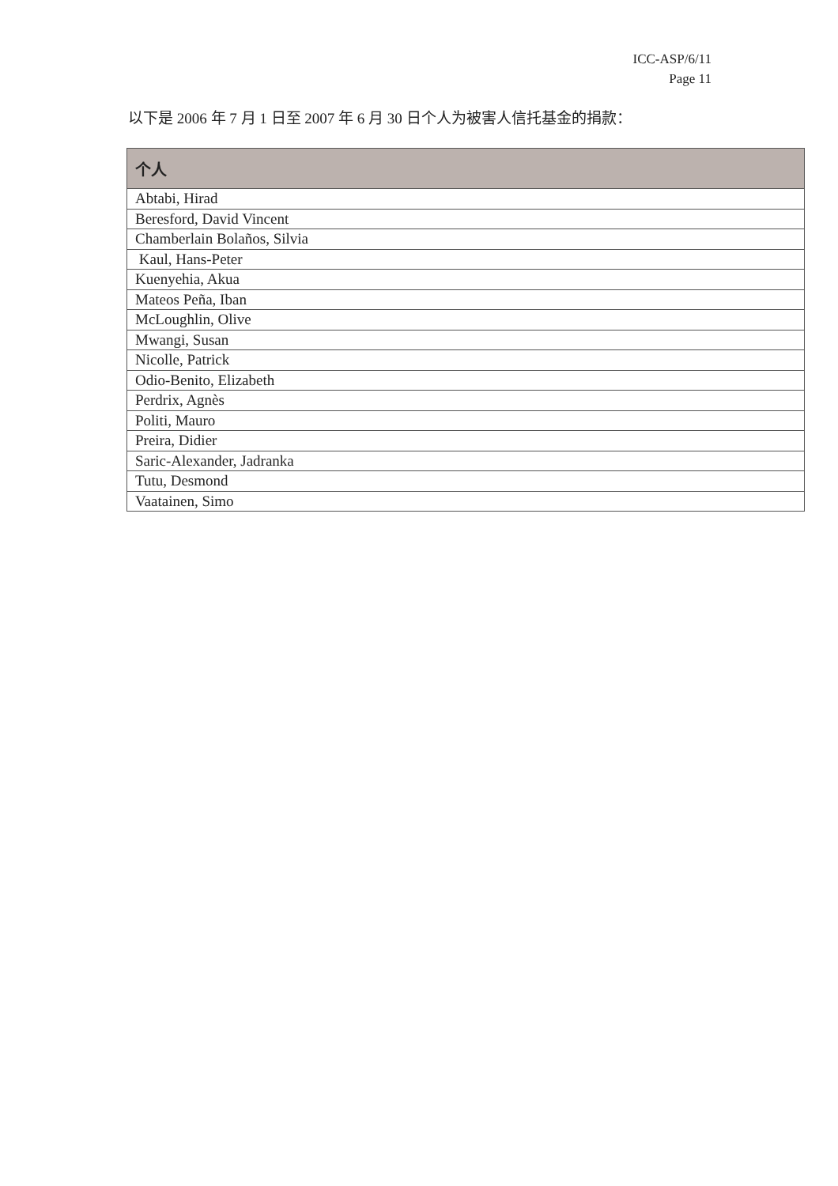ICC-ASP/6/11
Page 11
以下是 2006 年 7 月 1 日至 2007 年 6 月 30 日个人为被害人信托基金的捐款：
| 个人 |
| --- |
| Abtabi, Hirad |
| Beresford, David Vincent |
| Chamberlain Bolaños, Silvia |
| Kaul, Hans-Peter |
| Kuenyehia, Akua |
| Mateos Peña, Iban |
| McLoughlin, Olive |
| Mwangi, Susan |
| Nicolle, Patrick |
| Odio-Benito, Elizabeth |
| Perdrix, Agnès |
| Politi, Mauro |
| Preira, Didier |
| Saric-Alexander, Jadranka |
| Tutu, Desmond |
| Vaatainen, Simo |